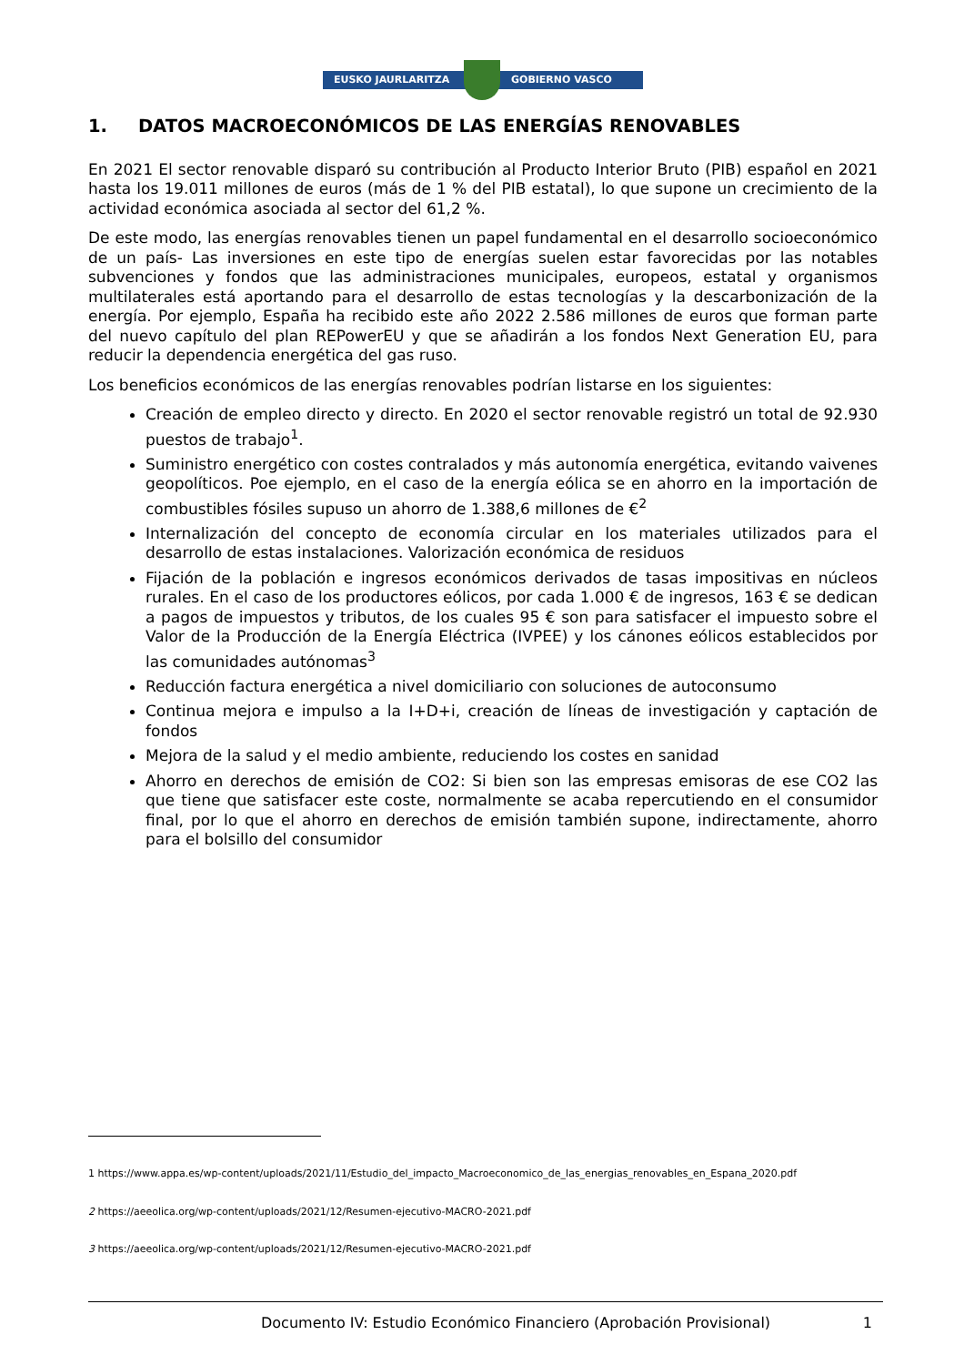EUSKO JAURLARITZA GOBIERNO VASCO
1. DATOS MACROECONÓMICOS DE LAS ENERGÍAS RENOVABLES
En 2021 El sector renovable disparó su contribución al Producto Interior Bruto (PIB) español en 2021 hasta los 19.011 millones de euros (más de 1 % del PIB estatal), lo que supone un crecimiento de la actividad económica asociada al sector del 61,2 %.
De este modo, las energías renovables tienen un papel fundamental en el desarrollo socioeconómico de un país- Las inversiones en este tipo de energías suelen estar favorecidas por las notables subvenciones y fondos que las administraciones municipales, europeos, estatal y organismos multilaterales está aportando para el desarrollo de estas tecnologías y la descarbonización de la energía. Por ejemplo, España ha recibido este año 2022 2.586 millones de euros que forman parte del nuevo capítulo del plan REPowerEU y que se añadirán a los fondos Next Generation EU, para reducir la dependencia energética del gas ruso.
Los beneficios económicos de las energías renovables podrían listarse en los siguientes:
Creación de empleo directo y directo. En 2020 el sector renovable registró un total de 92.930 puestos de trabajo<sup>1</sup>.
Suministro energético con costes contralados y más autonomía energética, evitando vaivenes geopolíticos. Poe ejemplo, en el caso de la energía eólica se en ahorro en la importación de combustibles fósiles supuso un ahorro de 1.388,6 millones de €<sup>2</sup>
Internalización del concepto de economía circular en los materiales utilizados para el desarrollo de estas instalaciones. Valorización económica de residuos
Fijación de la población e ingresos económicos derivados de tasas impositivas en núcleos rurales. En el caso de los productores eólicos, por cada 1.000 € de ingresos, 163 € se dedican a pagos de impuestos y tributos, de los cuales 95 € son para satisfacer el impuesto sobre el Valor de la Producción de la Energía Eléctrica (IVPEE) y los cánones eólicos establecidos por las comunidades autónomas<sup>3</sup>
Reducción factura energética a nivel domiciliario con soluciones de autoconsumo
Continua mejora e impulso a la I+D+i, creación de líneas de investigación y captación de fondos
Mejora de la salud y el medio ambiente, reduciendo los costes en sanidad
Ahorro en derechos de emisión de CO2: Si bien son las empresas emisoras de ese CO2 las que tiene que satisfacer este coste, normalmente se acaba repercutiendo en el consumidor final, por lo que el ahorro en derechos de emisión también supone, indirectamente, ahorro para el bolsillo del consumidor
1 https://www.appa.es/wp-content/uploads/2021/11/Estudio_del_impacto_Macroeconomico_de_las_energias_renovables_en_Espana_2020.pdf
2 https://aeeolica.org/wp-content/uploads/2021/12/Resumen-ejecutivo-MACRO-2021.pdf
3 https://aeeolica.org/wp-content/uploads/2021/12/Resumen-ejecutivo-MACRO-2021.pdf
Documento IV: Estudio Económico Financiero (Aprobación Provisional) 1